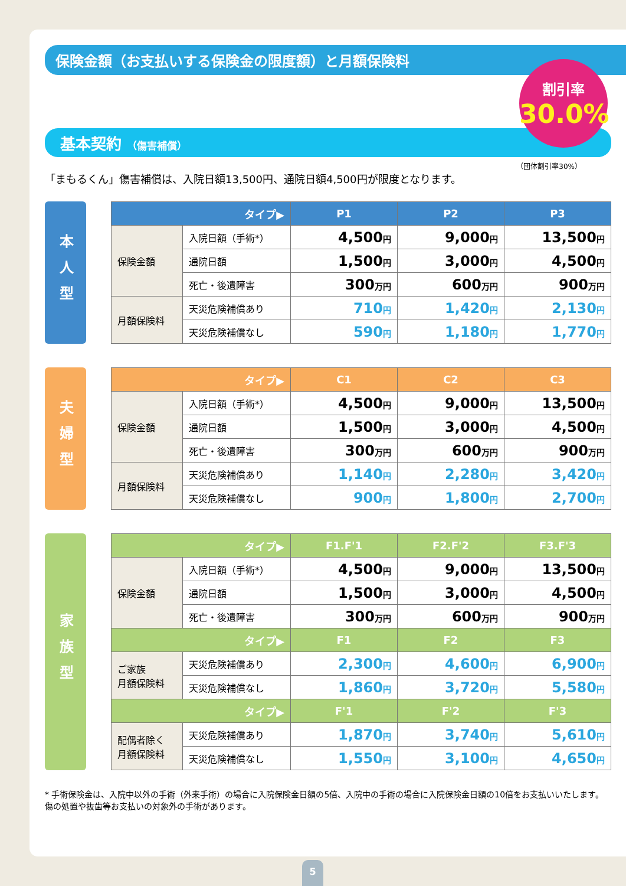保険金額（お支払いする保険金の限度額）と月額保険料
割引率
30.0%
基本契約 （傷害補償）
（団体割引率30%）
「まもるくん」傷害補償は、入院日額13,500円、通院日額4,500円が限度となります。
本人型
| タイプ▶ | | P1 | P2 | P3 |
| --- | --- | --- | --- | --- |
| 保険金額 | 入院日額（手術*） | 4,500 円 | 9,000 円 | 13,500 円 |
| | 通院日額 | 1,500 円 | 3,000 円 | 4,500 円 |
| | 死亡・後遺障害 | 300 万円 | 600 万円 | 900 万円 |
| 月額保険料 | 天災危険補償あり | 710 円 | 1,420 円 | 2,130 円 |
| | 天災危険補償なし | 590 円 | 1,180 円 | 1,770 円 |
夫婦型
| タイプ▶ | | C1 | C2 | C3 |
| --- | --- | --- | --- | --- |
| 保険金額 | 入院日額（手術*） | 4,500 円 | 9,000 円 | 13,500 円 |
| | 通院日額 | 1,500 円 | 3,000 円 | 4,500 円 |
| | 死亡・後遺障害 | 300 万円 | 600 万円 | 900 万円 |
| 月額保険料 | 天災危険補償あり | 1,140 円 | 2,280 円 | 3,420 円 |
| | 天災危険補償なし | 900 円 | 1,800 円 | 2,700 円 |
家族型
| タイプ▶ | | F1.F'1 | F2.F'2 | F3.F'3 |
| --- | --- | --- | --- | --- |
| 保険金額 | 入院日額（手術*） | 4,500 円 | 9,000 円 | 13,500 円 |
| | 通院日額 | 1,500 円 | 3,000 円 | 4,500 円 |
| | 死亡・後遺障害 | 300 万円 | 600 万円 | 900 万円 |
| タイプ▶ | | F1 | F2 | F3 |
| ご家族 月額保険料 | 天災危険補償あり | 2,300 円 | 4,600 円 | 6,900 円 |
| | 天災危険補償なし | 1,860 円 | 3,720 円 | 5,580 円 |
| タイプ▶ | | F'1 | F'2 | F'3 |
| 配偶者除く 月額保険料 | 天災危険補償あり | 1,870 円 | 3,740 円 | 5,610 円 |
| | 天災危険補償なし | 1,550 円 | 3,100 円 | 4,650 円 |
* 手術保険金は、入院中以外の手術（外来手術）の場合に入院保険金日額の5倍、入院中の手術の場合に入院保険金日額の10倍をお支払いいたします。
傷の処置や抜歯等お支払いの対象外の手術があります。
5